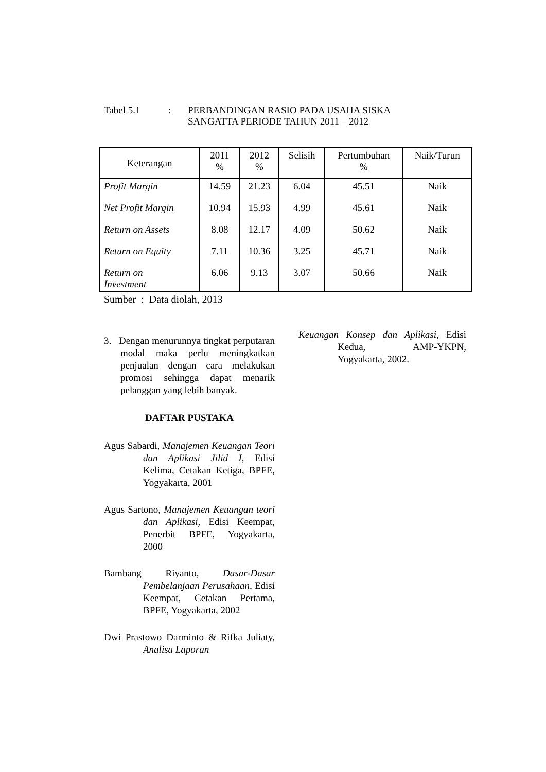Tabel 5.1 : PERBANDINGAN RASIO PADA USAHA SISKA
SANGATTA PERIODE TAHUN 2011 – 2012
| Keterangan | 2011 % | 2012 % | Selisih | Pertumbuhan % | Naik/Turun |
| --- | --- | --- | --- | --- | --- |
| Profit Margin | 14.59 | 21.23 | 6.04 | 45.51 | Naik |
| Net Profit Margin | 10.94 | 15.93 | 4.99 | 45.61 | Naik |
| Return on Assets | 8.08 | 12.17 | 4.09 | 50.62 | Naik |
| Return on Equity | 7.11 | 10.36 | 3.25 | 45.71 | Naik |
| Return on Investment | 6.06 | 9.13 | 3.07 | 50.66 | Naik |
Sumber : Data diolah, 2013
3. Dengan menurunnya tingkat perputaran modal maka perlu meningkatkan penjualan dengan cara melakukan promosi sehingga dapat menarik pelanggan yang lebih banyak.
DAFTAR PUSTAKA
Agus Sabardi, Manajemen Keuangan Teori dan Aplikasi Jilid I, Edisi Kelima, Cetakan Ketiga, BPFE, Yogyakarta, 2001
Agus Sartono, Manajemen Keuangan teori dan Aplikasi, Edisi Keempat, Penerbit BPFE, Yogyakarta, 2000
Bambang Riyanto, Dasar-Dasar Pembelanjaan Perusahaan, Edisi Keempat, Cetakan Pertama, BPFE, Yogyakarta, 2002
Dwi Prastowo Darminto & Rifka Juliaty, Analisa Laporan
Keuangan Konsep dan Aplikasi, Edisi Kedua, AMP-YKPN, Yogyakarta, 2002.